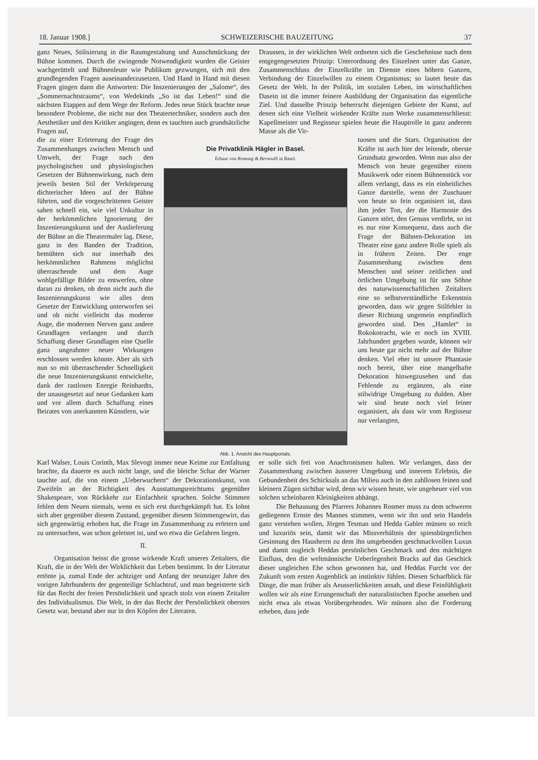18. Januar 1908.] SCHWEIZERISCHE BAUZEITUNG 37
ganz Neues, Stilisierung in die Raumgestaltung und Ausschmückung der Bühne kommen. Durch die zwingende Notwendigkeit wurden die Geister wachgerüttelt und Bühnenleute wie Publikum gezwungen, sich mit den grundlegenden Fragen auseinanderzusetzen. Und Hand in Hand mit diesen Fragen gingen dann die Antworten: Die Inszenierungen der „Salome“, des „Sommernachtstraums“, von Wedekinds „So ist das Leben!“ sind die nächsten Etappen auf dem Wege der Reform. Jedes neue Stück brachte neue besondere Probleme, die nicht nur den Theatertechniker, sondern auch den Aesthetiker und den Kritiker angingen, denn es tauchten auch grundsätzliche Fragen auf,
Draussen, in der wirklichen Welt ordneten sich die Geschehnisse nach dem entgegengesetzten Prinzip: Unterordnung des Einzelnen unter das Ganze, Zusammenschluss der Einzelkräfte im Dienste eines höhern Ganzen, Verbindung der Einzelwillen zu einem Organismus; so lautet heute das Gesetz der Welt. In der Politik, im sozialen Leben, im wirtschaftlichen Dasein ist die immer feinere Ausbildung der Organisation das eigentliche Ziel. Und dasselbe Prinzip beherrscht diejenigen Gebiete der Kunst, auf denen sich eine Vielheit wirkender Kräfte zum Werke zusammenschliesst: Kapellmeister und Regisseur spielen heute die Hauptrolle in ganz anderem Masse als die Vir-
die zu einer Erörterung der Frage des Zusammenhanges zwischen Mensch und Umwelt, der Frage nach den psychologischen und physiologischen Gesetzen der Bühnenwirkung, nach dem jeweils besten Stil der Verkörperung dichterischer Ideen auf der Bühne führten, und die vorgeschrittenen Geister sahen schnell ein, wie viel Unkultur in der herkömmlichen Ignorierung der Inszenierungskunst und der Auslieferung der Bühne an die Theatermaler lag. Diese, ganz in den Banden der Tradition, bemühten sich nur innerhalb des herkömmlichen Rahmens möglichst überraschende und dem Auge wohlgefällige Bilder zu entwerfen, ohne daran zu denken, ob denn nicht auch die Inszenierungskunst wie alles dem Gesetze der Entwicklung unterworfen sei und ob nicht vielleicht das moderne Auge, die modernen Nerven ganz andere Grundlagen verlangen und durch Schaffung dieser Grundlagen eine Quelle ganz ungeahnter neuer Wirkungen erschlossen werden könnte. Aber als sich nun so mit überraschender Schnelligkeit die neue Inszenierungskunst entwickelte, dank der rastlosen Energie Reinhardts, der unausgesetzt auf neue Gedanken kam und vor allem durch Schaffung eines Beirates von anerkannten Künstlern, wie
Die Privatklinik Hägler in Basel.
Erbaut von Romang & Bernoulli in Basel.
Abb. 1. Ansicht des Hauptportals.
tuosen und die Stars. Organisation der Kräfte ist auch hier der leitende, oberste Grundsatz geworden. Wenn nun also der Mensch von heute gegenüber einem Musikwerk oder einem Bühnenstück vor allem verlangt, dass es ein einheitliches Ganze darstelle, wenn der Zuschauer von heute so fein organisiert ist, dass ihm jeder Ton, der die Harmonie des Ganzen stört, den Genuss verdirbt, so ist es nur eine Konsequenz, dass auch die Frage der Bühnen-Dekoration im Theater eine ganz andere Rolle spielt als in frühern Zeiten. Der enge Zusammenhang zwischen dem Menschen und seiner zeitlichen und örtlichen Umgebung ist für uns Söhne des naturwissenschaftlichen Zeitalters eine so selbstverständliche Erkenntnis geworden, dass wir gegen Stilfehler in dieser Richtung ungemein empfindlich geworden sind. Den „Hamlet“ in Rokokotracht, wie er noch im XVIII. Jahrhundert gegeben wurde, können wir uns heute gar nicht mehr auf der Bühne denken. Viel eher ist unsere Phantasie noch bereit, über eine mangelhafte Dekoration hinwegzusehen und das Fehlende zu ergänzen, als eine stilwidrige Umgebung zu dulden. Aber wir sind heute noch viel feiner organisiert, als dass wir vom Regisseur nur verlangten,
Karl Walser, Louis Corinth, Max Slevogt immer neue Keime zur Entfaltung brachte, da dauerte es auch nicht lange, und die bleiche Schar der Warner tauchte auf, die von einem „Ueberwuchern“ der Dekorationskunst, von Zweifeln an der Richtigkeit des Ausstattungsreichtums gegenüber Shakespeare, von Rückkehr zur Einfachheit sprachen. Solche Stimmen fehlen dem Neuen niemals, wenn es sich erst durchgekämpft hat. Es lohnt sich aber gegenüber diesem Zustand, gegenüber diesem Stimmengewirr, das sich gegenwärtig erhoben hat, die Frage im Zusammenhang zu erörtern und zu untersuchen, was schon geleistet ist, und wo etwa die Gefahren liegen.
II.
Organisation heisst die grosse wirkende Kraft unseres Zeitalters, die Kraft, die in der Welt der Wirklichkeit das Leben bestimmt. In der Literatur ertönte ja, zumal Ende der achtziger und Anfang der neunziger Jahre des vorigen Jahrhunderts der gegenteilige Schlachtruf, und man begeisterte sich für das Recht der freien Persönlichkeit und sprach stolz von einem Zeitalter des Individualismus. Die Welt, in der das Recht der Persönlichkeit oberstes Gesetz war, bestand aber nur in den Köpfen der Literaten.
er solle sich frei von Anachronismen halten. Wir verlangen, dass der Zusammenhang zwischen äusserer Umgebung und innerem Erlebnis, die Gebundenheit des Schicksals an das Milieu auch in den zahllosen feinen und kleinern Zügen sichtbar wird, denn wir wissen heute, wie ungeheuer viel von solchen scheinbaren Kleinigkeiten abhängt.
Die Behausung des Pfarrers Johannes Rosmer muss zu dem schweren gediegenen Ernste des Mannes stimmen, wenn wir ihn und sein Handeln ganz verstehen wollen, Jörgen Tesman und Hedda Gabler müssen so reich und luxuriös sein, damit wir das Missverhältnis der spiessbürgerlichen Gesinnung des Hausherrn zu dem ihn umgebenden geschmackvollen Luxus und damit zugleich Heddas persönlichen Geschmack und den mächtigen Einfluss, den die weltmännische Ueberlegenheit Bracks auf das Geschick dieser ungleichen Ehe schon gewonnen hat, und Heddas Furcht vor der Zukunft vom ersten Augenblick an instinktiv fühlen. Diesen Scharfblick für Dinge, die man früher als Aeusserlichkeiten ansah, und diese Feinfühligkeit wollen wir als eine Errungenschaft der naturalistischen Epoche ansehen und nicht etwa als etwas Vorübergehendes. Wir müssen also die Forderung erheben, dass jede